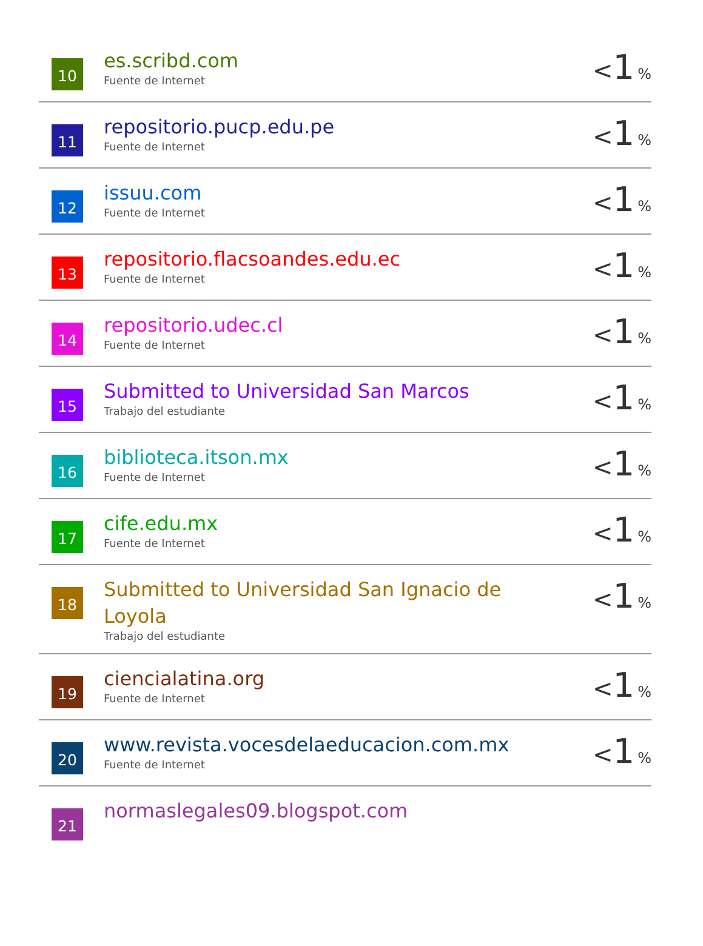| 10 | es.scribd.com Fuente de Internet | < 1 % |
| 11 | repositorio.pucp.edu.pe Fuente de Internet | < 1 % |
| 12 | issuu.com Fuente de Internet | < 1 % |
| 13 | repositorio.flacsoandes.edu.ec Fuente de Internet | < 1 % |
| 14 | repositorio.udec.cl Fuente de Internet | < 1 % |
| 15 | Submitted to Universidad San Marcos Trabajo del estudiante | < 1 % |
| 16 | biblioteca.itson.mx Fuente de Internet | < 1 % |
| 17 | cife.edu.mx Fuente de Internet | < 1 % |
| 18 | Submitted to Universidad San Ignacio de Loyola Trabajo del estudiante | < 1 % |
| 19 | ciencialatina.org Fuente de Internet | < 1 % |
| 20 | www.revista.vocesdelaeducacion.com.mx Fuente de Internet | < 1 % |
| 21 | normaslegales09.blogspot.com | |